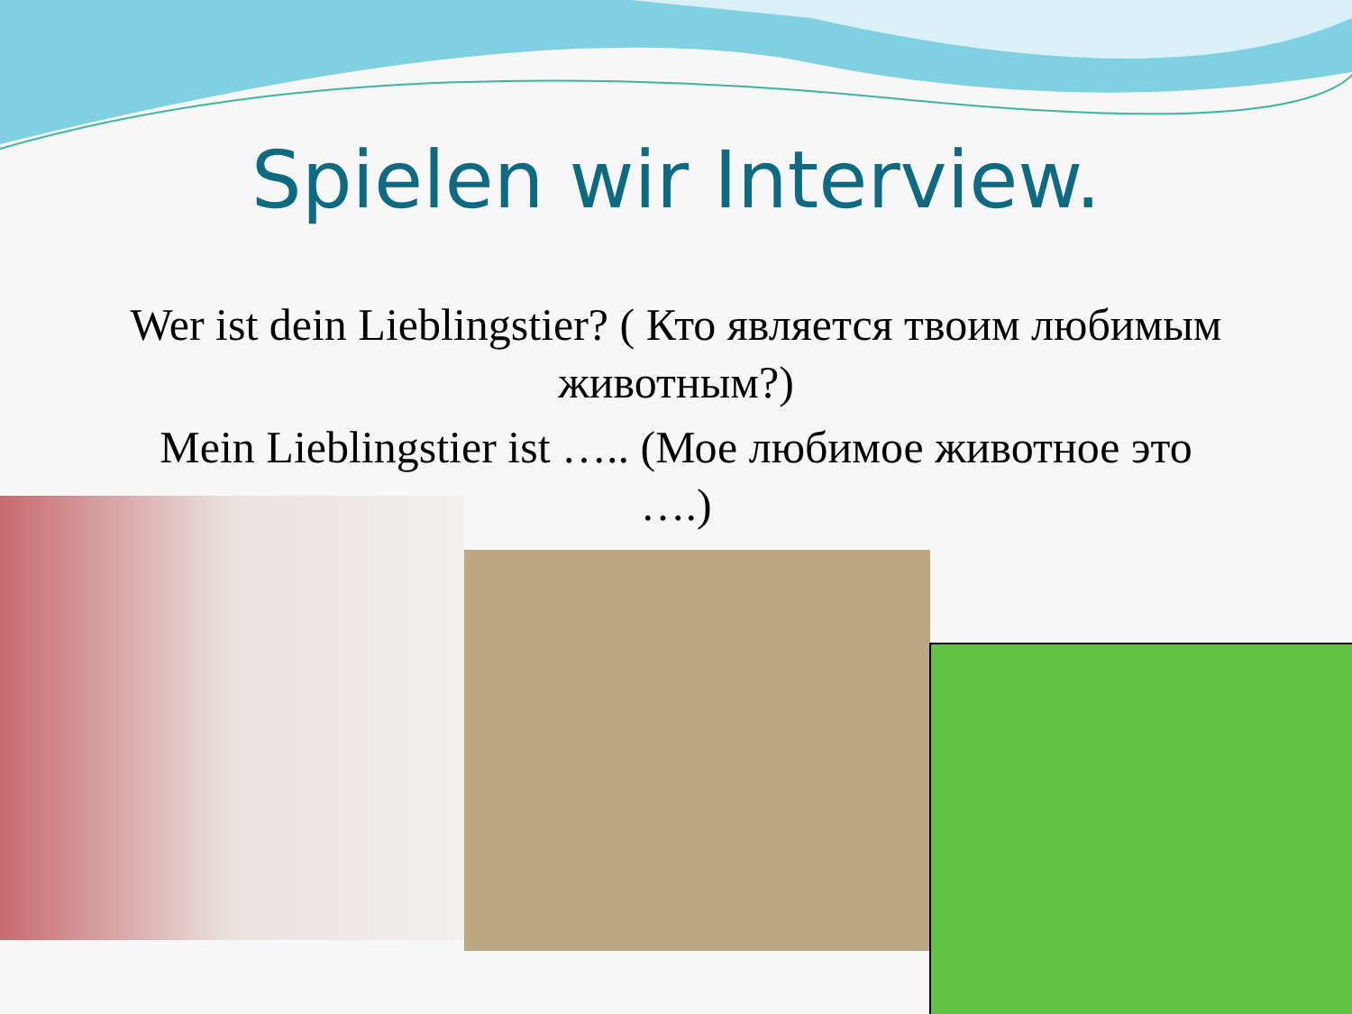Spielen wir Interview.
Wer ist dein Lieblingstier? ( Кто является твоим любимым животным?)
Mein Lieblingstier ist ….. (Мое любимое животное это ….)